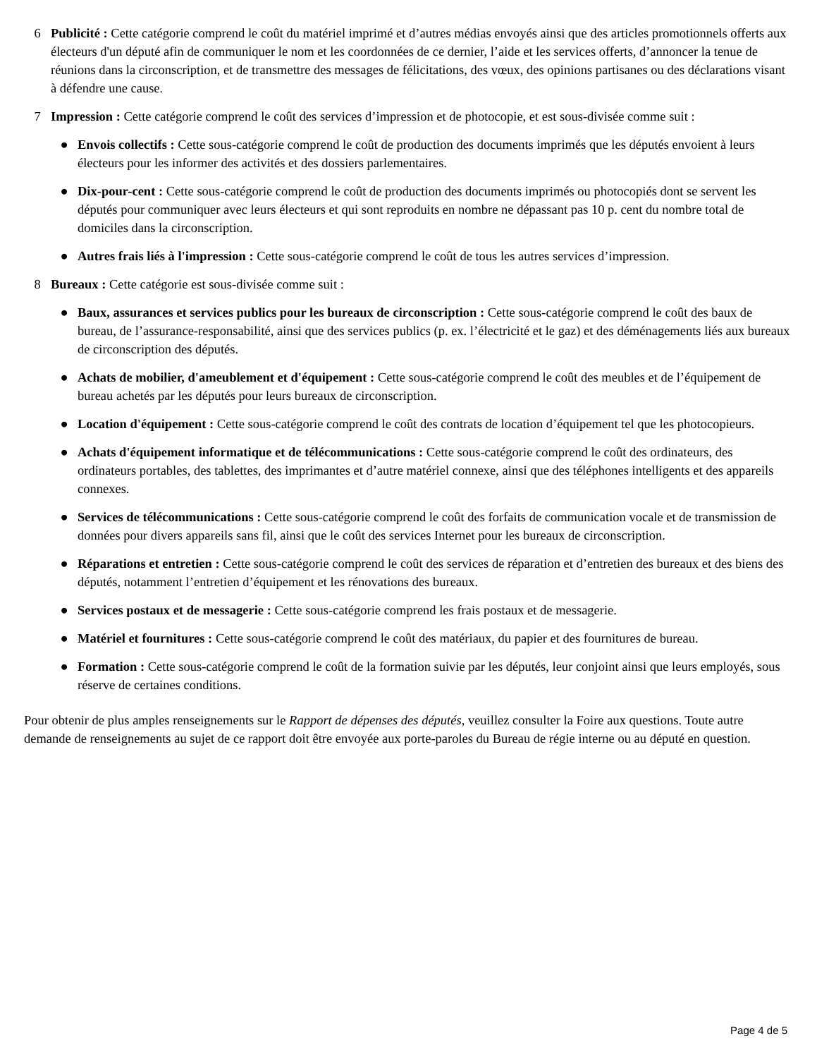6 Publicité : Cette catégorie comprend le coût du matériel imprimé et d’autres médias envoyés ainsi que des articles promotionnels offerts aux électeurs d'un député afin de communiquer le nom et les coordonnées de ce dernier, l’aide et les services offerts, d’annoncer la tenue de réunions dans la circonscription, et de transmettre des messages de félicitations, des vœux, des opinions partisanes ou des déclarations visant à défendre une cause.
7 Impression : Cette catégorie comprend le coût des services d’impression et de photocopie, et est sous-divisée comme suit :
● Envois collectifs : Cette sous-catégorie comprend le coût de production des documents imprimés que les députés envoient à leurs électeurs pour les informer des activités et des dossiers parlementaires.
● Dix-pour-cent : Cette sous-catégorie comprend le coût de production des documents imprimés ou photocopiés dont se servent les députés pour communiquer avec leurs électeurs et qui sont reproduits en nombre ne dépassant pas 10 p. cent du nombre total de domiciles dans la circonscription.
● Autres frais liés à l'impression : Cette sous-catégorie comprend le coût de tous les autres services d’impression.
8 Bureaux : Cette catégorie est sous-divisée comme suit :
● Baux, assurances et services publics pour les bureaux de circonscription : Cette sous-catégorie comprend le coût des baux de bureau, de l’assurance-responsabilité, ainsi que des services publics (p. ex. l’électricité et le gaz) et des déménagements liés aux bureaux de circonscription des députés.
● Achats de mobilier, d'ameublement et d'équipement : Cette sous-catégorie comprend le coût des meubles et de l’équipement de bureau achetés par les députés pour leurs bureaux de circonscription.
● Location d'équipement : Cette sous-catégorie comprend le coût des contrats de location d’équipement tel que les photocopieurs.
● Achats d'équipement informatique et de télécommunications : Cette sous-catégorie comprend le coût des ordinateurs, des ordinateurs portables, des tablettes, des imprimantes et d’autre matériel connexe, ainsi que des téléphones intelligents et des appareils connexes.
● Services de télécommunications : Cette sous-catégorie comprend le coût des forfaits de communication vocale et de transmission de données pour divers appareils sans fil, ainsi que le coût des services Internet pour les bureaux de circonscription.
● Réparations et entretien : Cette sous-catégorie comprend le coût des services de réparation et d’entretien des bureaux et des biens des députés, notamment l’entretien d’équipement et les rénovations des bureaux.
● Services postaux et de messagerie : Cette sous-catégorie comprend les frais postaux et de messagerie.
● Matériel et fournitures : Cette sous-catégorie comprend le coût des matériaux, du papier et des fournitures de bureau.
● Formation : Cette sous-catégorie comprend le coût de la formation suivie par les députés, leur conjoint ainsi que leurs employés, sous réserve de certaines conditions.
Pour obtenir de plus amples renseignements sur le Rapport de dépenses des députés, veuillez consulter la Foire aux questions. Toute autre demande de renseignements au sujet de ce rapport doit être envoyée aux porte-paroles du Bureau de régie interne ou au député en question.
Page 4 de 5